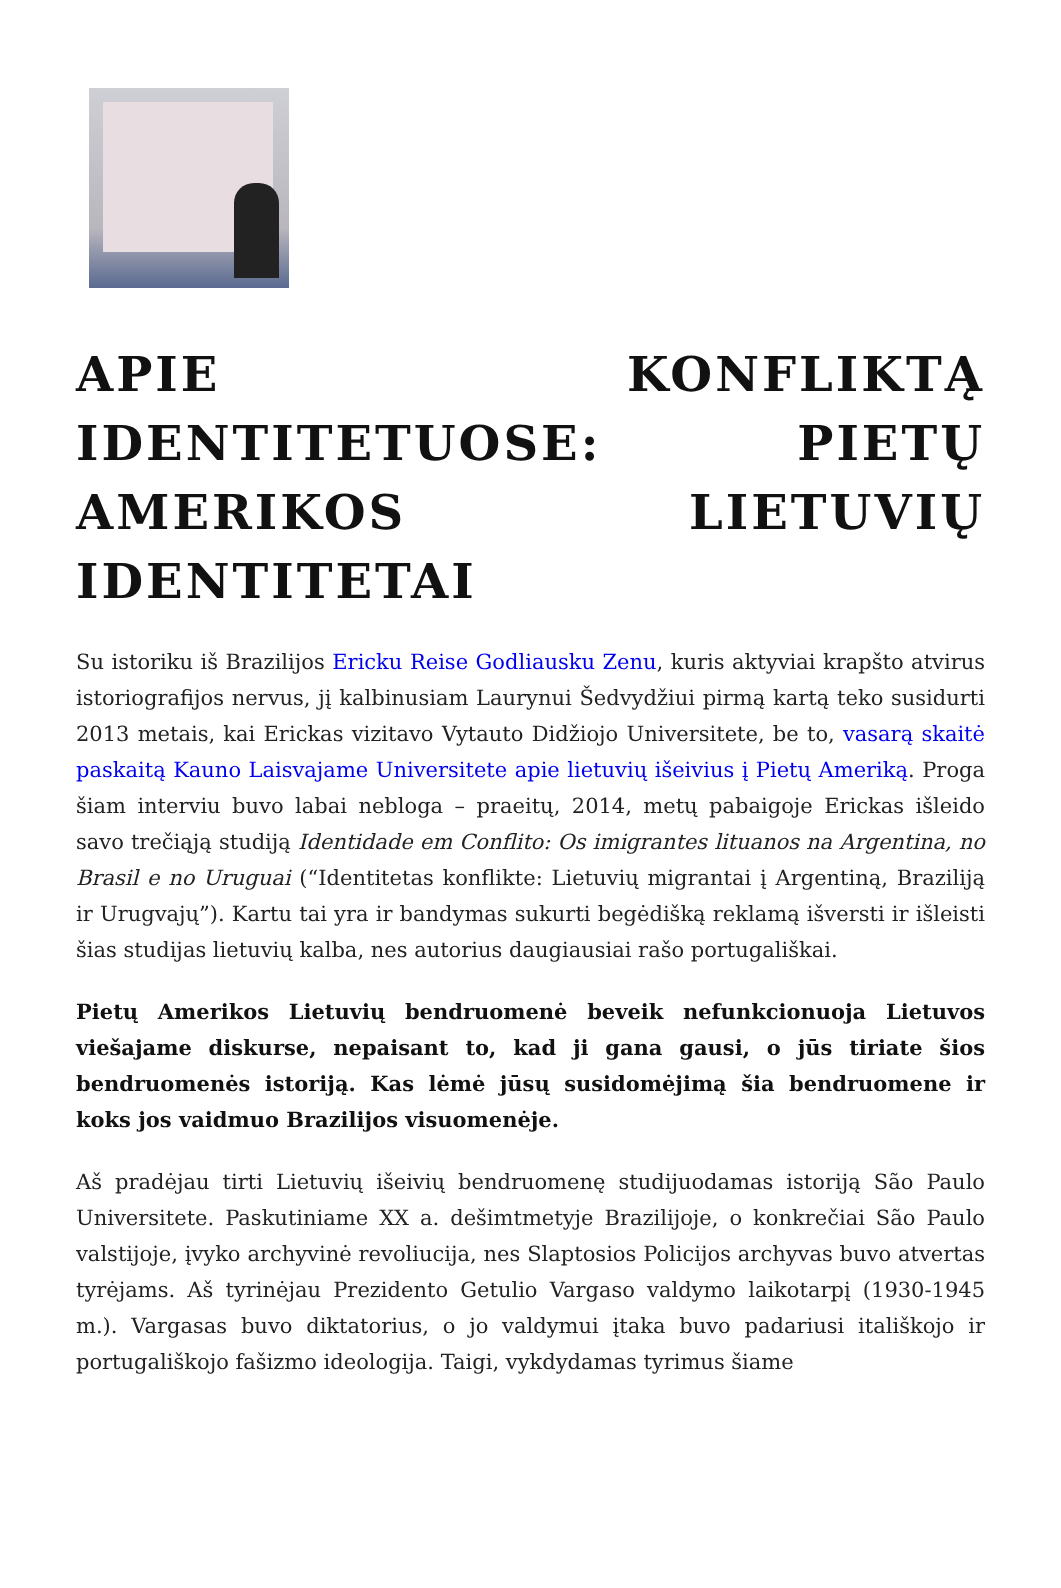APIE KONFLIKTĄ IDENTITETUOSE: PIETŲ AMERIKOS LIETUVIŲ IDENTITETAI
Su istoriku iš Brazilijos Ericku Reise Godliausku Zenu, kuris aktyviai krapšto atvirus istoriografijos nervus, jį kalbinusiam Laurynui Šedvydžiui pirmą kartą teko susidurti 2013 metais, kai Erickas vizitavo Vytauto Didžiojo Universitete, be to, vasarą skaitė paskaitą Kauno Laisvajame Universitete apie lietuvių išeivius į Pietų Ameriką. Proga šiam interviu buvo labai nebloga – praeitų, 2014, metų pabaigoje Erickas išleido savo trečiąją studiją Identidade em Conflito: Os imigrantes lituanos na Argentina, no Brasil e no Uruguai (“Identitetas konflikte: Lietuvių migrantai į Argentiną, Braziliją ir Urugvajų”). Kartu tai yra ir bandymas sukurti begėdišką reklamą išversti ir išleisti šias studijas lietuvių kalba, nes autorius daugiausiai rašo portugališkai.
Pietų Amerikos Lietuvių bendruomenė beveik nefunkcionuoja Lietuvos viešajame diskurse, nepaisant to, kad ji gana gausi, o jūs tiriate šios bendruomenės istoriją. Kas lėmė jūsų susidomėjimą šia bendruomene ir koks jos vaidmuo Brazilijos visuomenėje.
Aš pradėjau tirti Lietuvių išeivių bendruomenę studijuodamas istoriją São Paulo Universitete. Paskutiniame XX a. dešimtmetyje Brazilijoje, o konkrečiai São Paulo valstijoje, įvyko archyvinė revoliucija, nes Slaptosios Policijos archyvas buvo atvertas tyrėjams. Aš tyrinėjau Prezidento Getulio Vargaso valdymo laikotarpį (1930-1945 m.). Vargasas buvo diktatorius, o jo valdymui įtaka buvo padariusi itališkojo ir portugališkojo fašizmo ideologija. Taigi, vykdydamas tyrimus šiame